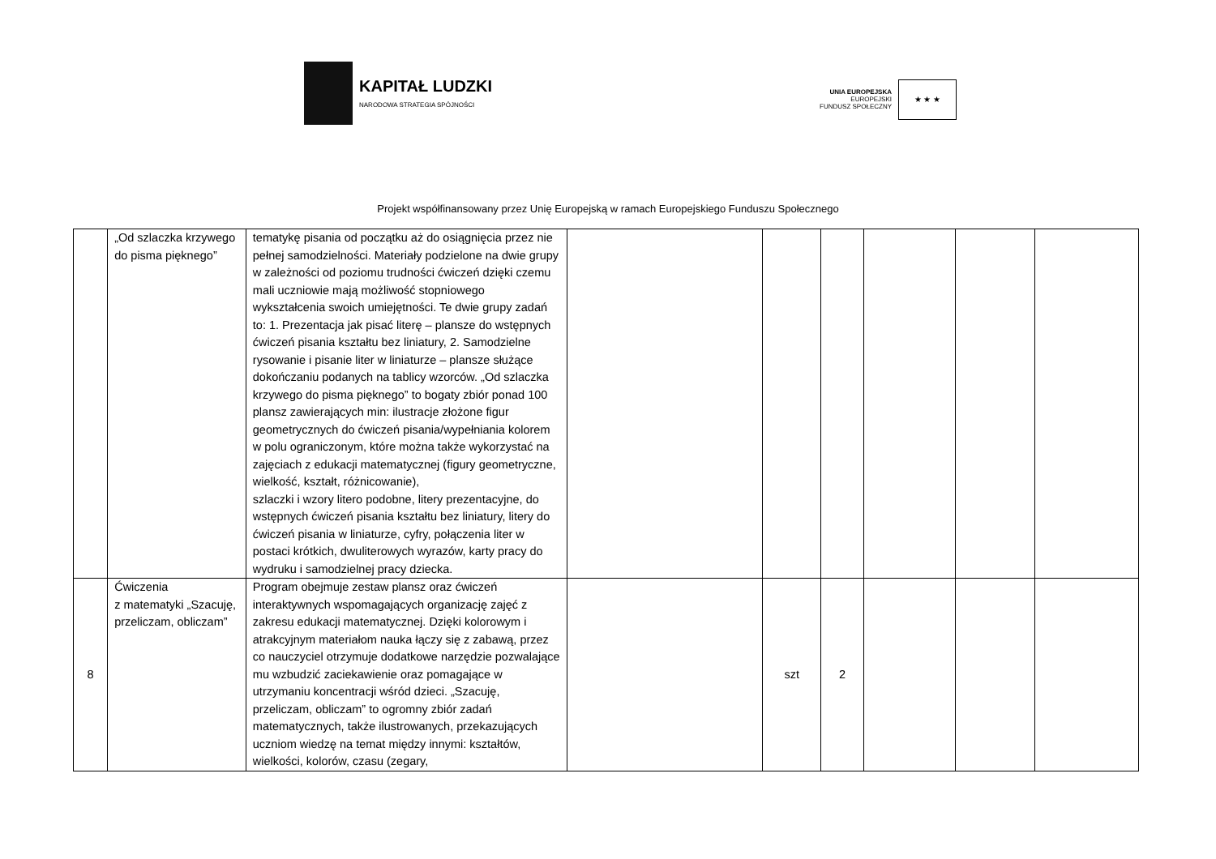KAPITAŁ LUDZKI
NARODOWA STRATEGIA SPÓJNOŚCI
UNIA EUROPEJSKA
EUROPEJSKI
FUNDUSZ SPOŁECZNY
★ ★ ★
Projekt współfinansowany przez Unię Europejską w ramach Europejskiego Funduszu Społecznego
| | „Od szlaczka krzywego do pisma pięknego” | tematykę pisania od początku aż do osiągnięcia przez nie pełnej samodzielności. Materiały podzielone na dwie grupy w zależności od poziomu trudności ćwiczeń dzięki czemu mali uczniowie mają możliwość stopniowego wykształcenia swoich umiejętności. Te dwie grupy zadań to: 1. Prezentacja jak pisać literę – plansze do wstępnych ćwiczeń pisania kształtu bez liniatury, 2. Samodzielne rysowanie i pisanie liter w liniaturze – plansze służące dokończaniu podanych na tablicy wzorców. „Od szlaczka krzywego do pisma pięknego” to bogaty zbiór ponad 100 plansz zawierających min: ilustracje złożone figur geometrycznych do ćwiczeń pisania/wypełniania kolorem w polu ograniczonym, które można także wykorzystać na zajęciach z edukacji matematycznej (figury geometryczne, wielkość, kształt, różnicowanie), szlaczki i wzory litero podobne, litery prezentacyjne, do wstępnych ćwiczeń pisania kształtu bez liniatury, litery do ćwiczeń pisania w liniaturze, cyfry, połączenia liter w postaci krótkich, dwuliterowych wyrazów, karty pracy do wydruku i samodzielnej pracy dziecka. | | | | | | |
| 8 | Ćwiczenia z matematyki „Szacuję, przeliczam, obliczam” | Program obejmuje zestaw plansz oraz ćwiczeń interaktywnych wspomagających organizację zajęć z zakresu edukacji matematycznej. Dzięki kolorowym i atrakcyjnym materiałom nauka łączy się z zabawą, przez co nauczyciel otrzymuje dodatkowe narzędzie pozwalające mu wzbudzić zaciekawienie oraz pomagające w utrzymaniu koncentracji wśród dzieci. „Szacuję, przeliczam, obliczam” to ogromny zbiór zadań matematycznych, także ilustrowanych, przekazujących uczniom wiedzę na temat między innymi: kształtów, wielkości, kolorów, czasu (zegary, | | szt | 2 | | | |